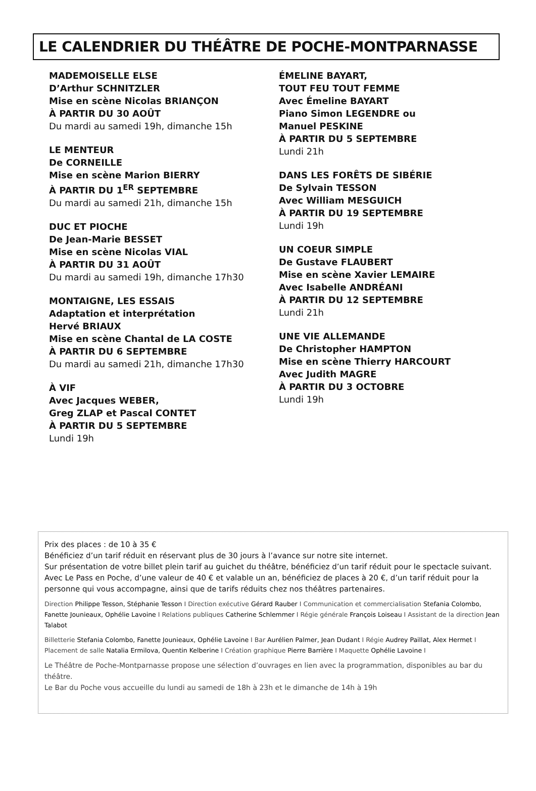LE CALENDRIER DU THÉÂTRE DE POCHE-MONTPARNASSE
MADEMOISELLE ELSE
D’Arthur SCHNITZLER
Mise en scène Nicolas BRIANÇON
À PARTIR DU 30 AOÛT
Du mardi au samedi 19h, dimanche 15h
LE MENTEUR
De CORNEILLE
Mise en scène Marion BIERRY
À PARTIR DU 1<sup>ER</sup> SEPTEMBRE
Du mardi au samedi 21h, dimanche 15h
DUC ET PIOCHE
De Jean-Marie BESSET
Mise en scène Nicolas VIAL
À PARTIR DU 31 AOÛT
Du mardi au samedi 19h, dimanche 17h30
MONTAIGNE, LES ESSAIS
Adaptation et interprétation
Hervé BRIAUX
Mise en scène Chantal de LA COSTE
À PARTIR DU 6 SEPTEMBRE
Du mardi au samedi 21h, dimanche 17h30
À VIF
Avec Jacques WEBER,
Greg ZLAP et Pascal CONTET
À PARTIR DU 5 SEPTEMBRE
Lundi 19h
ÉMELINE BAYART,
TOUT FEU TOUT FEMME
Avec Émeline BAYART
Piano Simon LEGENDRE ou
Manuel PESKINE
À PARTIR DU 5 SEPTEMBRE
Lundi 21h
DANS LES FORÊTS DE SIBÉRIE
De Sylvain TESSON
Avec William MESGUICH
À PARTIR DU 19 SEPTEMBRE
Lundi 19h
UN COEUR SIMPLE
De Gustave FLAUBERT
Mise en scène Xavier LEMAIRE
Avec Isabelle ANDRÉANI
À PARTIR DU 12 SEPTEMBRE
Lundi 21h
UNE VIE ALLEMANDE
De Christopher HAMPTON
Mise en scène Thierry HARCOURT
Avec Judith MAGRE
À PARTIR DU 3 OCTOBRE
Lundi 19h
Prix des places : de 10 à 35 €
Bénéficiez d’un tarif réduit en réservant plus de 30 jours à l’avance sur notre site internet.
Sur présentation de votre billet plein tarif au guichet du théâtre, bénéficiez d’un tarif réduit pour le spectacle suivant.
Avec Le Pass en Poche, d’une valeur de 40 € et valable un an, bénéficiez de places à 20 €, d’un tarif réduit pour la personne qui vous accompagne, ainsi que de tarifs réduits chez nos théâtres partenaires.
Direction Philippe Tesson, Stéphanie Tesson I Direction exécutive Gérard Rauber I Communication et commercialisation Stefania Colombo, Fanette Jounieaux, Ophélie Lavoine I Relations publiques Catherine Schlemmer I Régie générale François Loiseau I Assistant de la direction Jean Talabot
Billetterie Stefania Colombo, Fanette Jounieaux, Ophélie Lavoine I Bar Aurélien Palmer, Jean Dudant I Régie Audrey Paillat, Alex Hermet I Placement de salle Natalia Ermilova, Quentin Kelberine I Création graphique Pierre Barrière I Maquette Ophélie Lavoine I
Le Théâtre de Poche-Montparnasse propose une sélection d’ouvrages en lien avec la programmation, disponibles au bar du théâtre.
Le Bar du Poche vous accueille du lundi au samedi de 18h à 23h et le dimanche de 14h à 19h